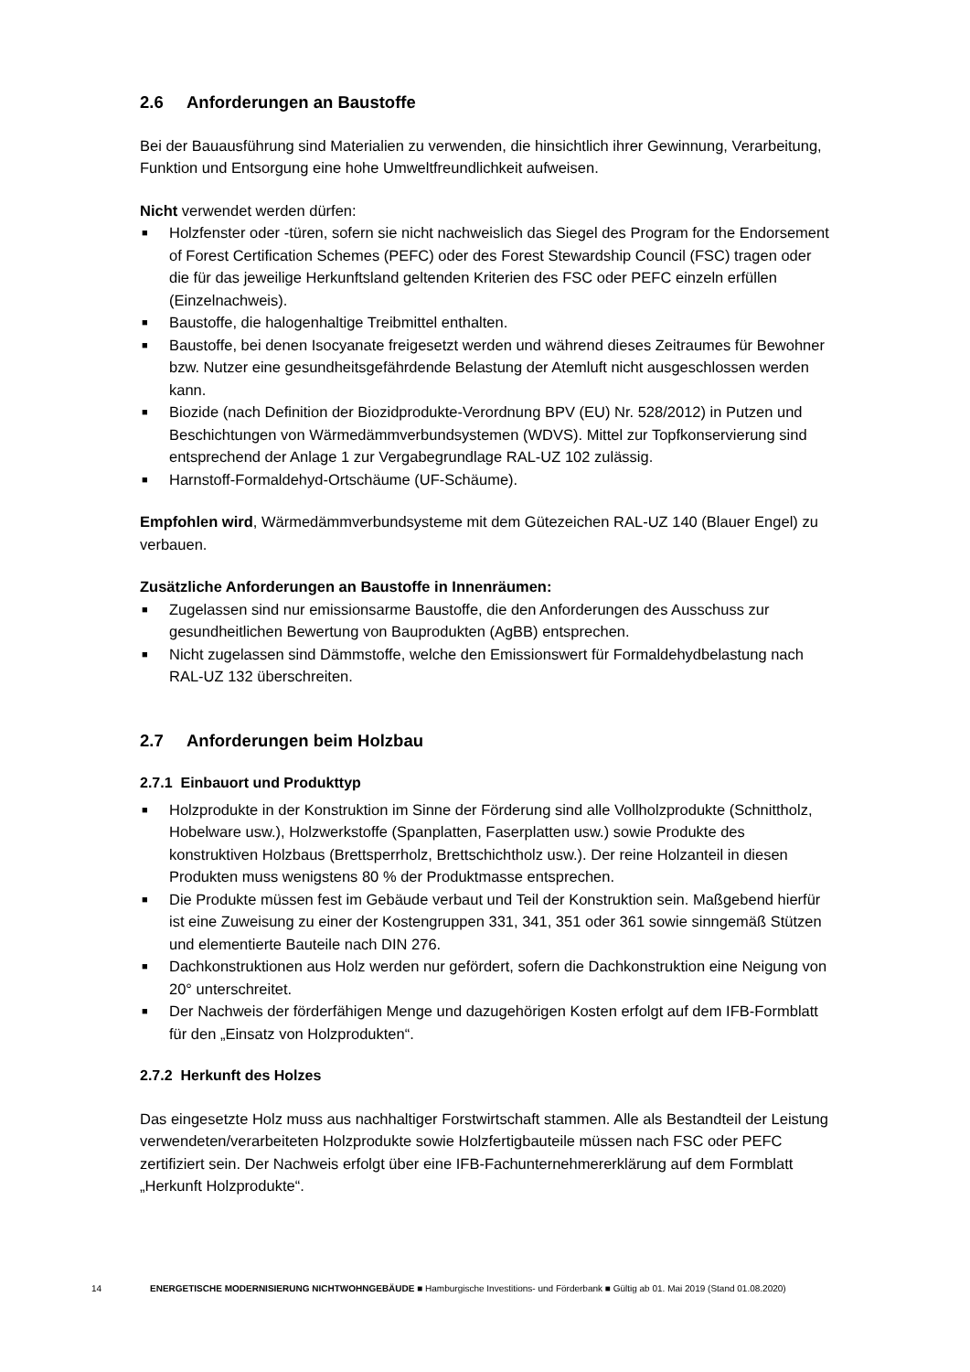2.6 Anforderungen an Baustoffe
Bei der Bauausführung sind Materialien zu verwenden, die hinsichtlich ihrer Gewinnung, Verarbeitung, Funktion und Entsorgung eine hohe Umweltfreundlichkeit aufweisen.
Nicht verwendet werden dürfen:
■ Holzfenster oder -türen, sofern sie nicht nachweislich das Siegel des Program for the Endorsement of Forest Certification Schemes (PEFC) oder des Forest Stewardship Council (FSC) tragen oder die für das jeweilige Herkunftsland geltenden Kriterien des FSC oder PEFC einzeln erfüllen (Einzelnachweis).
■ Baustoffe, die halogenhaltige Treibmittel enthalten.
■ Baustoffe, bei denen Isocyanate freigesetzt werden und während dieses Zeitraumes für Bewohner bzw. Nutzer eine gesundheitsgefährdende Belastung der Atemluft nicht ausgeschlossen werden kann.
■ Biozide (nach Definition der Biozidprodukte-Verordnung BPV (EU) Nr. 528/2012) in Putzen und Beschichtungen von Wärmedämmverbundsystemen (WDVS). Mittel zur Topfkonservierung sind entsprechend der Anlage 1 zur Vergabegrundlage RAL-UZ 102 zulässig.
■ Harnstoff-Formaldehyd-Ortschäume (UF-Schäume).
Empfohlen wird, Wärmedämmverbundsysteme mit dem Gütezeichen RAL-UZ 140 (Blauer Engel) zu verbauen.
Zusätzliche Anforderungen an Baustoffe in Innenräumen:
■ Zugelassen sind nur emissionsarme Baustoffe, die den Anforderungen des Ausschuss zur gesundheitlichen Bewertung von Bauprodukten (AgBB) entsprechen.
■ Nicht zugelassen sind Dämmstoffe, welche den Emissionswert für Formaldehydbelastung nach RAL-UZ 132 überschreiten.
2.7 Anforderungen beim Holzbau
2.7.1 Einbauort und Produkttyp
■ Holzprodukte in der Konstruktion im Sinne der Förderung sind alle Vollholzprodukte (Schnittholz, Hobelware usw.), Holzwerkstoffe (Spanplatten, Faserplatten usw.) sowie Produkte des konstruktiven Holzbaus (Brettsperrholz, Brettschichtholz usw.). Der reine Holzanteil in diesen Produkten muss wenigstens 80 % der Produktmasse entsprechen.
■ Die Produkte müssen fest im Gebäude verbaut und Teil der Konstruktion sein. Maßgebend hierfür ist eine Zuweisung zu einer der Kostengruppen 331, 341, 351 oder 361 sowie sinngemäß Stützen und elementierte Bauteile nach DIN 276.
■ Dachkonstruktionen aus Holz werden nur gefördert, sofern die Dachkonstruktion eine Neigung von 20° unterschreitet.
■ Der Nachweis der förderfähigen Menge und dazugehörigen Kosten erfolgt auf dem IFB-Formblatt für den „Einsatz von Holzprodukten“.
2.7.2 Herkunft des Holzes
Das eingesetzte Holz muss aus nachhaltiger Forstwirtschaft stammen. Alle als Bestandteil der Leistung verwendeten/verarbeiteten Holzprodukte sowie Holzfertigbauteile müssen nach FSC oder PEFC zertifiziert sein. Der Nachweis erfolgt über eine IFB-Fachunternehmererklärung auf dem Formblatt „Herkunft Holzprodukte“.
14 ENERGETISCHE MODERNISIERUNG NICHTWOHNGEBÄUDE ■ Hamburgische Investitions- und Förderbank ■ Gültig ab 01. Mai 2019 (Stand 01.08.2020)